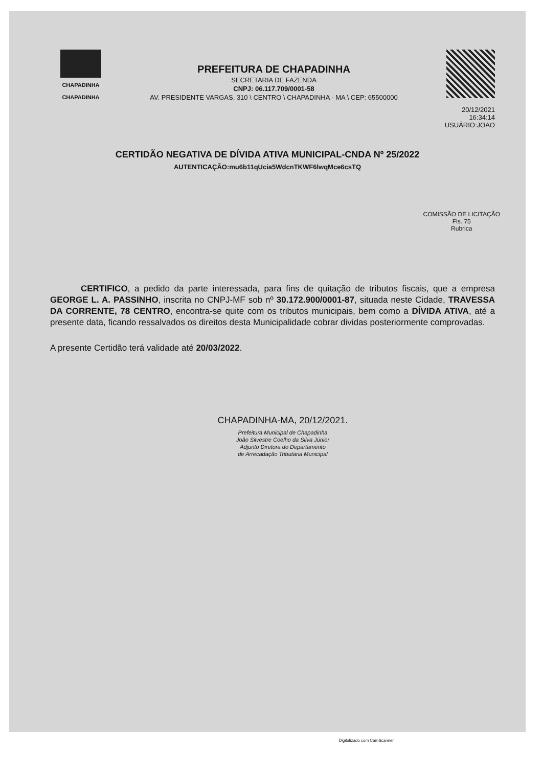CHAPADINHA
CHAPADINHA
PREFEITURA DE CHAPADINHA
SECRETARIA DE FAZENDA
CNPJ: 06.117.709/0001-58
AV. PRESIDENTE VARGAS, 310 \ CENTRO \ CHAPADINHA - MA \ CEP: 65500000
20/12/2021 16:34:14
USUÁRIO:JOAO
CERTIDÃO NEGATIVA DE DÍVIDA ATIVA MUNICIPAL-CNDA Nº 25/2022
AUTENTICAÇÃO:mu6b11qUcia5WdcnTKWF6lwqMce6csTQ
COMISSÃO DE LICITAÇÃO
Fls. 75
Rubrica
CERTIFICO, a pedido da parte interessada, para fins de quitação de tributos fiscais, que a empresa GEORGE L. A. PASSINHO, inscrita no CNPJ-MF sob nº 30.172.900/0001-87, situada neste Cidade, TRAVESSA DA CORRENTE, 78 CENTRO, encontra-se quite com os tributos municipais, bem como a DÍVIDA ATIVA, até a presente data, ficando ressalvados os direitos desta Municipalidade cobrar dividas posteriormente comprovadas.
A presente Certidão terá validade até 20/03/2022.
CHAPADINHA-MA, 20/12/2021.
Prefeitura Municipal de Chapadinha
João Silvestre Coelho da Silva Júnior
Adjunto Diretora do Departamento
de Arrecadação Tributária Municipal
Digitalizado com CamScanner